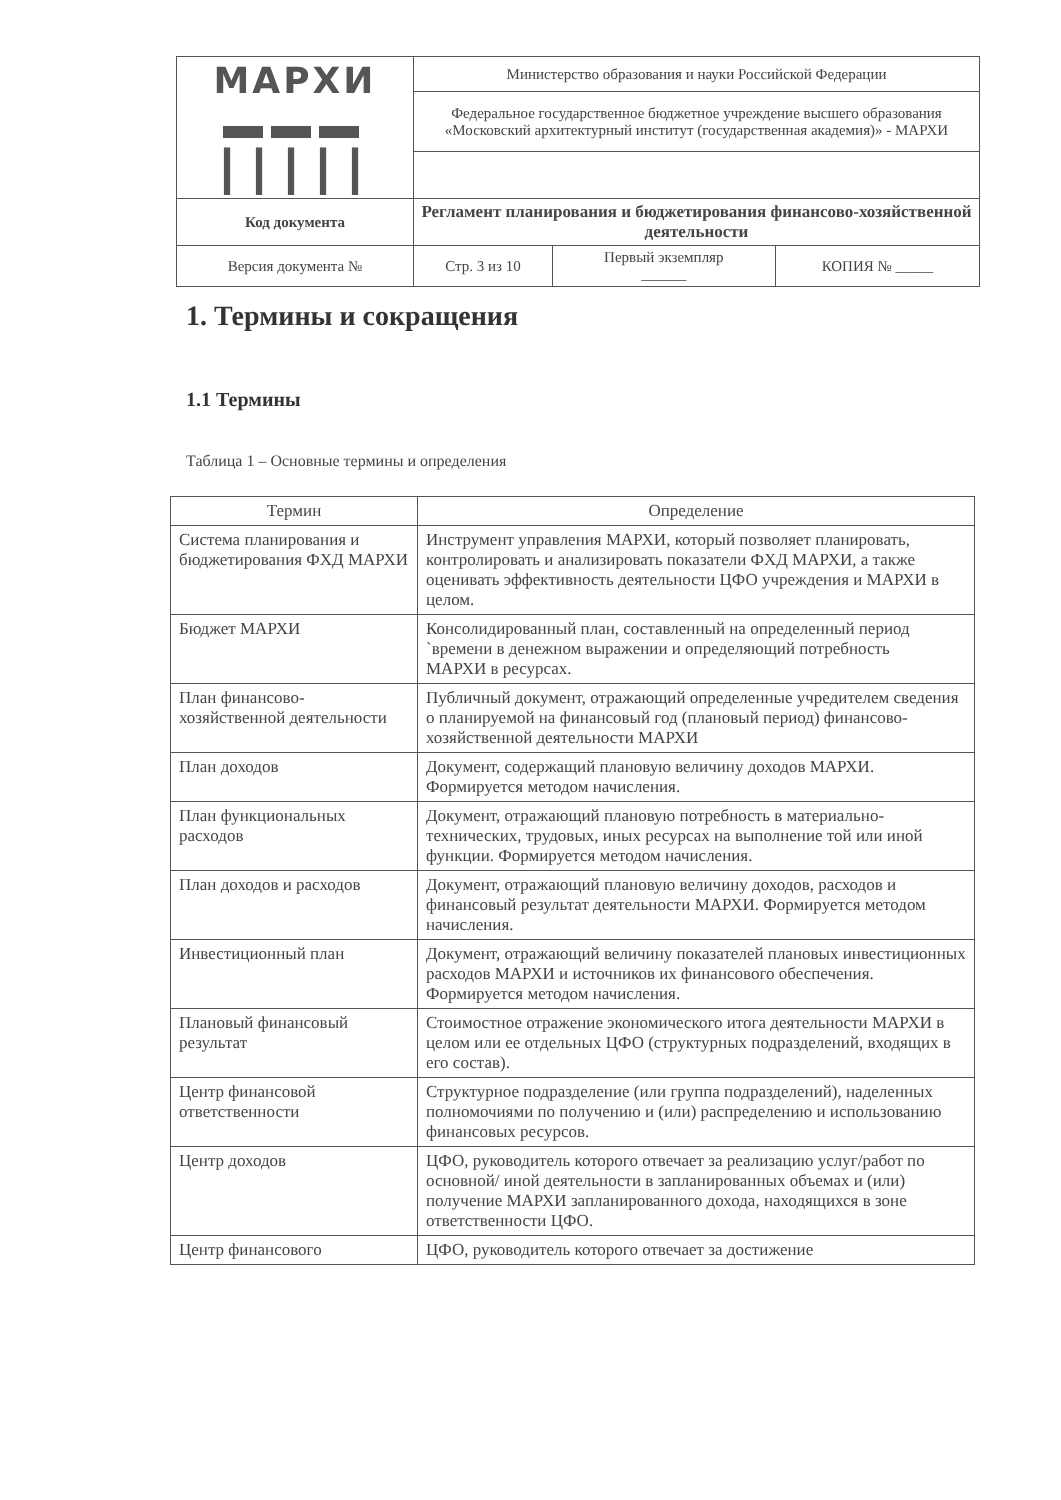| МАРХИ ▬▬▬ ┃┃┃┃┃ | Министерство образования и науки Российской Федерации | | |
| | Федеральное государственное бюджетное учреждение высшего образования «Московский архитектурный институт (государственная академия)» - МАРХИ | | |
| Код документа | Регламент планирования и бюджетирования финансово-хозяйственной деятельности | | |
| Версия документа № | Стр. 3 из 10 | Первый экземпляр ______ | КОПИЯ № _____ |
1. Термины и сокращения
1.1 Термины
Таблица 1 – Основные термины и определения
| Термин | Определение |
| --- | --- |
| Система планирования и бюджетирования ФХД МАРХИ | Инструмент управления МАРХИ, который позволяет планировать, контролировать и анализировать показатели ФХД МАРХИ, а также оценивать эффективность деятельности ЦФО учреждения и МАРХИ в целом. |
| Бюджет МАРХИ | Консолидированный план, составленный на определенный период `времени в денежном выражении и определяющий потребность МАРХИ в ресурсах. |
| План финансово-хозяйственной деятельности | Публичный документ, отражающий определенные учредителем сведения о планируемой на финансовый год (плановый период) финансово-хозяйственной деятельности МАРХИ |
| План доходов | Документ, содержащий плановую величину доходов МАРХИ. Формируется методом начисления. |
| План функциональных расходов | Документ, отражающий плановую потребность в материально-технических, трудовых, иных ресурсах на выполнение той или иной функции. Формируется методом начисления. |
| План доходов и расходов | Документ, отражающий плановую величину доходов, расходов и финансовый результат деятельности МАРХИ. Формируется методом начисления. |
| Инвестиционный план | Документ, отражающий величину показателей плановых инвестиционных расходов МАРХИ и источников их финансового обеспечения. Формируется методом начисления. |
| Плановый финансовый результат | Стоимостное отражение экономического итога деятельности МАРХИ в целом или ее отдельных ЦФО (структурных подразделений, входящих в его состав). |
| Центр финансовой ответственности | Структурное подразделение (или группа подразделений), наделенных полномочиями по получению и (или) распределению и использованию финансовых ресурсов. |
| Центр доходов | ЦФО, руководитель которого отвечает за реализацию услуг/работ по основной/ иной деятельности в запланированных объемах и (или) получение МАРХИ запланированного дохода, находящихся в зоне ответственности ЦФО. |
| Центр финансового | ЦФО, руководитель которого отвечает за достижение |